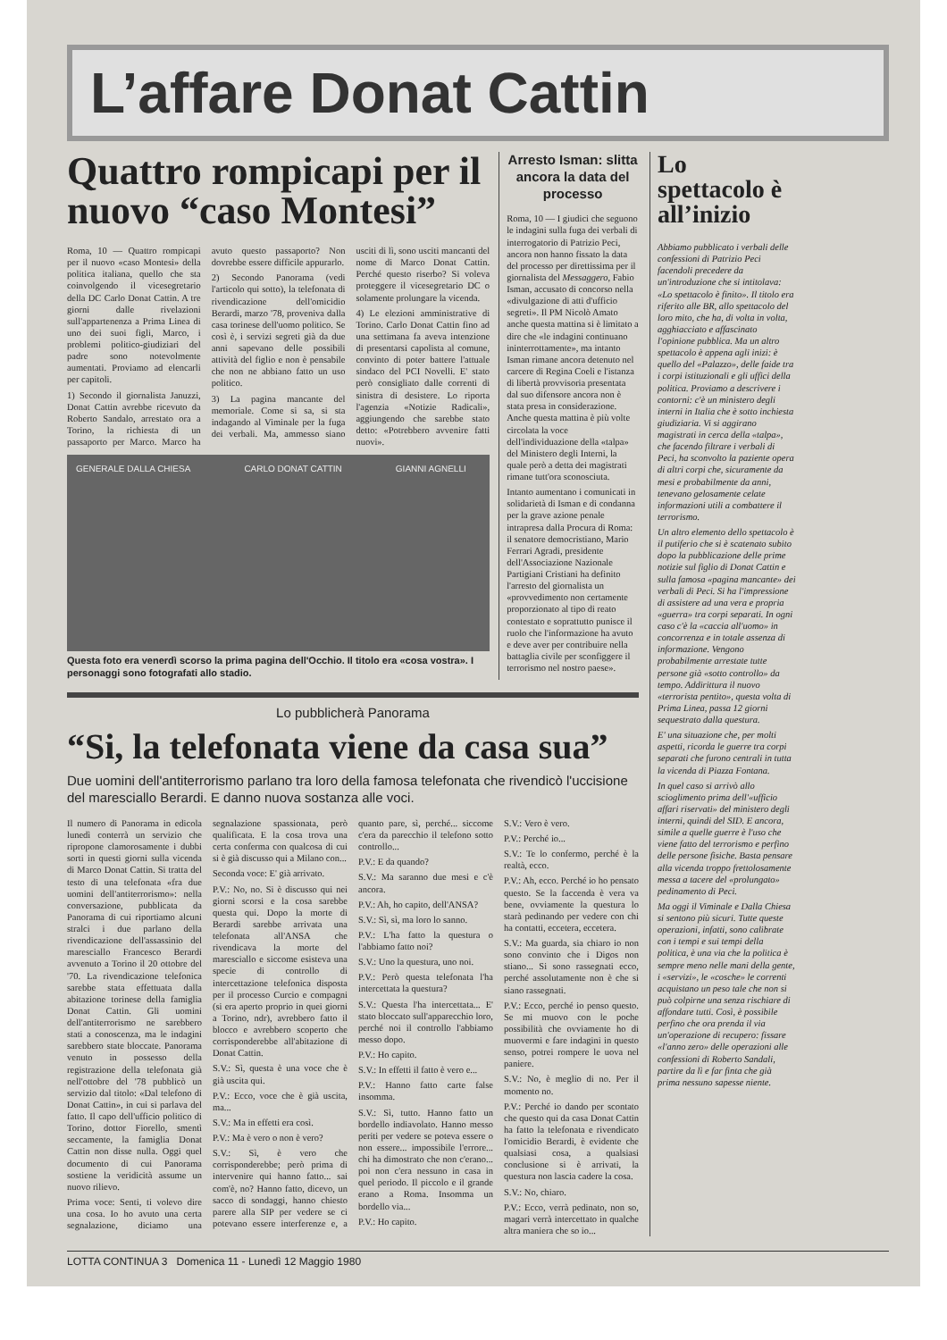L’affare Donat Cattin
Quattro rompicapi per il nuovo “caso Montesi”
Roma, 10 — Quattro rompicapi per il nuovo «caso Montesi» della politica italiana, quello che sta coinvolgendo il vicesegretario della DC Carlo Donat Cattin. A tre giorni dalle rivelazioni sull'appartenenza a Prima Linea di uno dei suoi figli, Marco, i problemi politico-giudiziari del padre sono notevolmente aumentati. Proviamo ad elencarli per capitoli.
1) Secondo il giornalista Januzzi, Donat Cattin avrebbe ricevuto da Roberto Sandalo, arrestato ora a Torino, la richiesta di un passaporto per Marco. Marco ha avuto questo passaporto? Non dovrebbe essere difficile appurarlo.
2) Secondo Panorama (vedi l'articolo qui sotto), la telefonata di rivendicazione dell'omicidio Berardi, marzo '78, proveniva dalla casa torinese dell'uomo politico. Se così è, i servizi segreti già da due anni sapevano delle possibili attività del figlio e non è pensabile che non ne abbiano fatto un uso politico.
3) La pagina mancante del memoriale. Come si sa, si sta indagando al Viminale per la fuga dei verbali. Ma, ammesso siano usciti di lì, sono usciti mancanti del nome di Marco Donat Cattin. Perché questo riserbo? Si voleva proteggere il vicesegretario DC o solamente prolungare la vicenda.
4) Le elezioni amministrative di Torino. Carlo Donat Cattin fino ad una settimana fa aveva intenzione di presentarsi capolista al comune, convinto di poter battere l'attuale sindaco del PCI Novelli. E' stato però consigliato dalle correnti di sinistra di desistere. Lo riporta l'agenzia «Notizie Radicali», aggiungendo che sarebbe stato detto: «Potrebbero avvenire fatti nuovi».
GENERALE DALLA CHIESA CARLO DONAT CATTIN GIANNI AGNELLI
Questa foto era venerdì scorso la prima pagina dell'Occhio. Il titolo era «cosa vostra». I personaggi sono fotografati allo stadio.
Arresto Isman: slitta ancora la data del processo
Roma, 10 — I giudici che seguono le indagini sulla fuga dei verbali di interrogatorio di Patrizio Peci, ancora non hanno fissato la data del processo per direttissima per il giornalista del Messaggero, Fabio Isman, accusato di concorso nella «divulgazione di atti d'ufficio segreti». Il PM Nicolò Amato anche questa mattina si è limitato a dire che «le indagini continuano ininterrottamente», ma intanto Isman rimane ancora detenuto nel carcere di Regina Coeli e l'istanza di libertà provvisoria presentata dal suo difensore ancora non è stata presa in considerazione. Anche questa mattina è più volte circolata la voce dell'individuazione della «talpa» del Ministero degli Interni, la quale però a detta dei magistrati rimane tutt'ora sconosciuta.
Intanto aumentano i comunicati in solidarietà di Isman e di condanna per la grave azione penale intrapresa dalla Procura di Roma: il senatore democristiano, Mario Ferrari Agradi, presidente dell'Associazione Nazionale Partigiani Cristiani ha definito l'arresto del giornalista un «provvedimento non certamente proporzionato al tipo di reato contestato e soprattutto punisce il ruolo che l'informazione ha avuto e deve aver per contribuire nella battaglia civile per sconfiggere il terrorismo nel nostro paese».
Lo pubblicherà Panorama
“Si, la telefonata viene da casa sua”
Due uomini dell'antiterrorismo parlano tra loro della famosa telefonata che rivendicò l'uccisione del maresciallo Berardi. E danno nuova sostanza alle voci.
Il numero di Panorama in edicola lunedì conterrà un servizio che ripropone clamorosamente i dubbi sorti in questi giorni sulla vicenda di Marco Donat Cattin. Si tratta del testo di una telefonata «fra due uomini dell'antiterrorismo»: nella conversazione, pubblicata da Panorama di cui riportiamo alcuni stralci i due parlano della rivendicazione dell'assassinio del maresciallo Francesco Berardi avvenuto a Torino il 20 ottobre del '70. La rivendicazione telefonica sarebbe stata effettuata dalla abitazione torinese della famiglia Donat Cattin. Gli uomini dell'antiterrorismo ne sarebbero stati a conoscenza, ma le indagini sarebbero state bloccate. Panorama venuto in possesso della registrazione della telefonata già nell'ottobre del '78 pubblicò un servizio dal titolo: «Dal telefono di Donat Cattin», in cui si parlava del fatto. Il capo dell'ufficio politico di Torino, dottor Fiorello, smentì seccamente, la famiglia Donat Cattin non disse nulla. Oggi quel documento di cui Panorama sostiene la veridicità assume un nuovo rilievo.
Prima voce: Senti, ti volevo dire una cosa. Io ho avuto una certa segnalazione, diciamo una segnalazione spassionata, però qualificata. E la cosa trova una certa conferma con qualcosa di cui si è già discusso qui a Milano con...
Seconda voce: E' già arrivato.
P.V.: No, no. Si è discusso qui nei giorni scorsi e la cosa sarebbe questa qui. Dopo la morte di Berardi sarebbe arrivata una telefonata all'ANSA che rivendicava la morte del maresciallo e siccome esisteva una specie di controllo di intercettazione telefonica disposta per il processo Curcio e compagni (si era aperto proprio in quei giorni a Torino, ndr), avrebbero fatto il blocco e avrebbero scoperto che corrisponderebbe all'abitazione di Donat Cattin.
S.V.: Sì, questa è una voce che è già uscita qui.
P.V.: Ecco, voce che è già uscita, ma...
S.V.: Ma in effetti era così.
P.V.: Ma è vero o non è vero?
S.V.: Sì, è vero che corrisponderebbe; però prima di intervenire qui hanno fatto... sai com'è, no? Hanno fatto, dicevo, un sacco di sondaggi, hanno chiesto parere alla SIP per vedere se ci potevano essere interferenze e, a quanto pare, sì, perché... siccome c'era da parecchio il telefono sotto controllo...
P.V.: E da quando?
S.V.: Ma saranno due mesi e c'è ancora.
P.V.: Ah, ho capito, dell'ANSA?
S.V.: Sì, sì, ma loro lo sanno.
P.V.: L'ha fatto la questura o l'abbiamo fatto noi?
S.V.: Uno la questura, uno noi.
P.V.: Però questa telefonata l'ha intercettata la questura?
S.V.: Questa l'ha intercettata... E' stato bloccato sull'apparecchio loro, perché noi il controllo l'abbiamo messo dopo.
P.V.: Ho capito.
S.V.: In effetti il fatto è vero e...
P.V.: Hanno fatto carte false insomma.
S.V.: Sì, tutto. Hanno fatto un bordello indiavolato. Hanno messo periti per vedere se poteva essere o non essere... impossibile l'errore... chi ha dimostrato che non c'erano... poi non c'era nessuno in casa in quel periodo. Il piccolo e il grande erano a Roma. Insomma un bordello via...
P.V.: Ho capito.
S.V.: Vero è vero.
P.V.: Perché io...
S.V.: Te lo confermo, perché è la realtà, ecco.
P.V.: Ah, ecco. Perché io ho pensato questo. Se la faccenda è vera va bene, ovviamente la questura lo starà pedinando per vedere con chi ha contatti, eccetera, eccetera.
S.V.: Ma guarda, sia chiaro io non sono convinto che i Digos non stiano... Si sono rassegnati ecco, perché assolutamente non è che si siano rassegnati.
P.V.: Ecco, perché io penso questo. Se mi muovo con le poche possibilità che ovviamente ho di muovermi e fare indagini in questo senso, potrei rompere le uova nel paniere.
S.V.: No, è meglio di no. Per il momento no.
P.V.: Perché io dando per scontato che questo qui da casa Donat Cattin ha fatto la telefonata e rivendicato l'omicidio Berardi, è evidente che qualsiasi cosa, a qualsiasi conclusione si è arrivati, la questura non lascia cadere la cosa.
S.V.: No, chiaro.
P.V.: Ecco, verrà pedinato, non so, magari verrà intercettato in qualche altra maniera che so io...
Lo spettacolo è all’inizio
Abbiamo pubblicato i verbali delle confessioni di Patrizio Peci facendoli precedere da un'introduzione che si intitolava: «Lo spettacolo è finito». Il titolo era riferito alle BR, allo spettacolo del loro mito, che ha, di volta in volta, agghiacciato e affascinato l'opinione pubblica. Ma un altro spettacolo è appena agli inizi: è quello del «Palazzo», delle faide tra i corpi istituzionali e gli uffici della politica. Proviamo a descrivere i contorni: c'è un ministero degli interni in Italia che è sotto inchiesta giudiziaria. Vi si aggirano magistrati in cerca della «talpa», che facendo filtrare i verbali di Peci, ha sconvolto la paziente opera di altri corpi che, sicuramente da mesi e probabilmente da anni, tenevano gelosamente celate informazioni utili a combattere il terrorismo.
Un altro elemento dello spettacolo è il putiferio che si è scatenato subito dopo la pubblicazione delle prime notizie sul figlio di Donat Cattin e sulla famosa «pagina mancante» dei verbali di Peci. Si ha l'impressione di assistere ad una vera e propria «guerra» tra corpi separati. In ogni caso c'è la «caccia all'uomo» in concorrenza e in totale assenza di informazione. Vengono probabilmente arrestate tutte persone già «sotto controllo» da tempo. Addirittura il nuovo «terrorista pentito», questa volta di Prima Linea, passa 12 giorni sequestrato dalla questura.
E' una situazione che, per molti aspetti, ricorda le guerre tra corpi separati che furono centrali in tutta la vicenda di Piazza Fontana.
In quel caso si arrivò allo scioglimento prima dell'«ufficio affari riservati» del ministero degli interni, quindi del SID. E ancora, simile a quelle guerre è l'uso che viene fatto del terrorismo e perfino delle persone fisiche. Basta pensare alla vicenda troppo frettolosamente messa a tacere del «prolungato» pedinamento di Peci.
Ma oggi il Viminale e Dalla Chiesa si sentono più sicuri. Tutte queste operazioni, infatti, sono calibrate con i tempi e sui tempi della politica, è una via che la politica è sempre meno nelle mani della gente, i «servizi», le «cosche» le correnti acquistano un peso tale che non si può colpirne una senza rischiare di affondare tutti. Così, è possibile perfino che ora prenda il via un'operazione di recupero: fissare «l'anno zero» delle operazioni alle confessioni di Roberto Sandali, partire da lì e far finta che già prima nessuno sapesse niente.
LOTTA CONTINUA 3 Domenica 11 - Lunedì 12 Maggio 1980